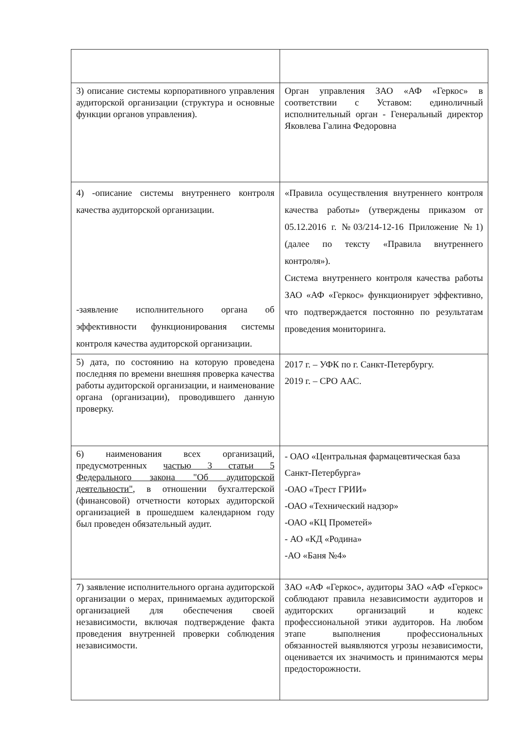| 3) описание системы корпоративного управления аудиторской организации (структура и основные функции органов управления). | Орган управления ЗАО «АФ «Геркос» в соответствии с Уставом: единоличный исполнительный орган - Генеральный директор Яковлева Галина Федоровна |
| 4) -описание системы внутреннего контроля качества аудиторской организации. -заявление исполнительного органа об эффективности функционирования системы контроля качества аудиторской организации. | «Правила осуществления внутреннего контроля качества работы» (утверждены приказом от 05.12.2016 г. №03/214-12-16 Приложение №1)(далее по тексту «Правила внутреннего контроля»). Система внутреннего контроля качества работы ЗАО «АФ «Геркос» функционирует эффективно, что подтверждается постоянно по результатам проведения мониторинга. |
| 5) дата, по состоянию на которую проведена последняя по времени внешняя проверка качества работы аудиторской организации, и наименование органа (организации), проводившего данную проверку. | 2017 г. – УФК по г. Санкт-Петербургу. 2019 г. – СРО ААС. |
| 6) наименования всех организаций, предусмотренных частью 3 статьи 5 Федерального закона "Об аудиторской деятельности" , в отношении бухгалтерской (финансовой) отчетности которых аудиторской организацией в прошедшем календарном году был проведен обязательный аудит. | - ОАО «Центральная фармацевтическая база Санкт-Петербурга» -ОАО «Трест ГРИИ» -ОАО «Технический надзор» -ОАО «КЦ Прометей» - АО «КД «Родина» -АО «Баня №4» |
| 7) заявление исполнительного органа аудиторской организации о мерах, принимаемых аудиторской организацией для обеспечения своей независимости, включая подтверждение факта проведения внутренней проверки соблюдения независимости. | ЗАО «АФ «Геркос», аудиторы ЗАО «АФ «Геркос» соблюдают правила независимости аудиторов и аудиторских организаций и кодекс профессиональной этики аудиторов. На любом этапе выполнения профессиональных обязанностей выявляются угрозы независимости, оценивается их значимость и принимаются меры предосторожности. |